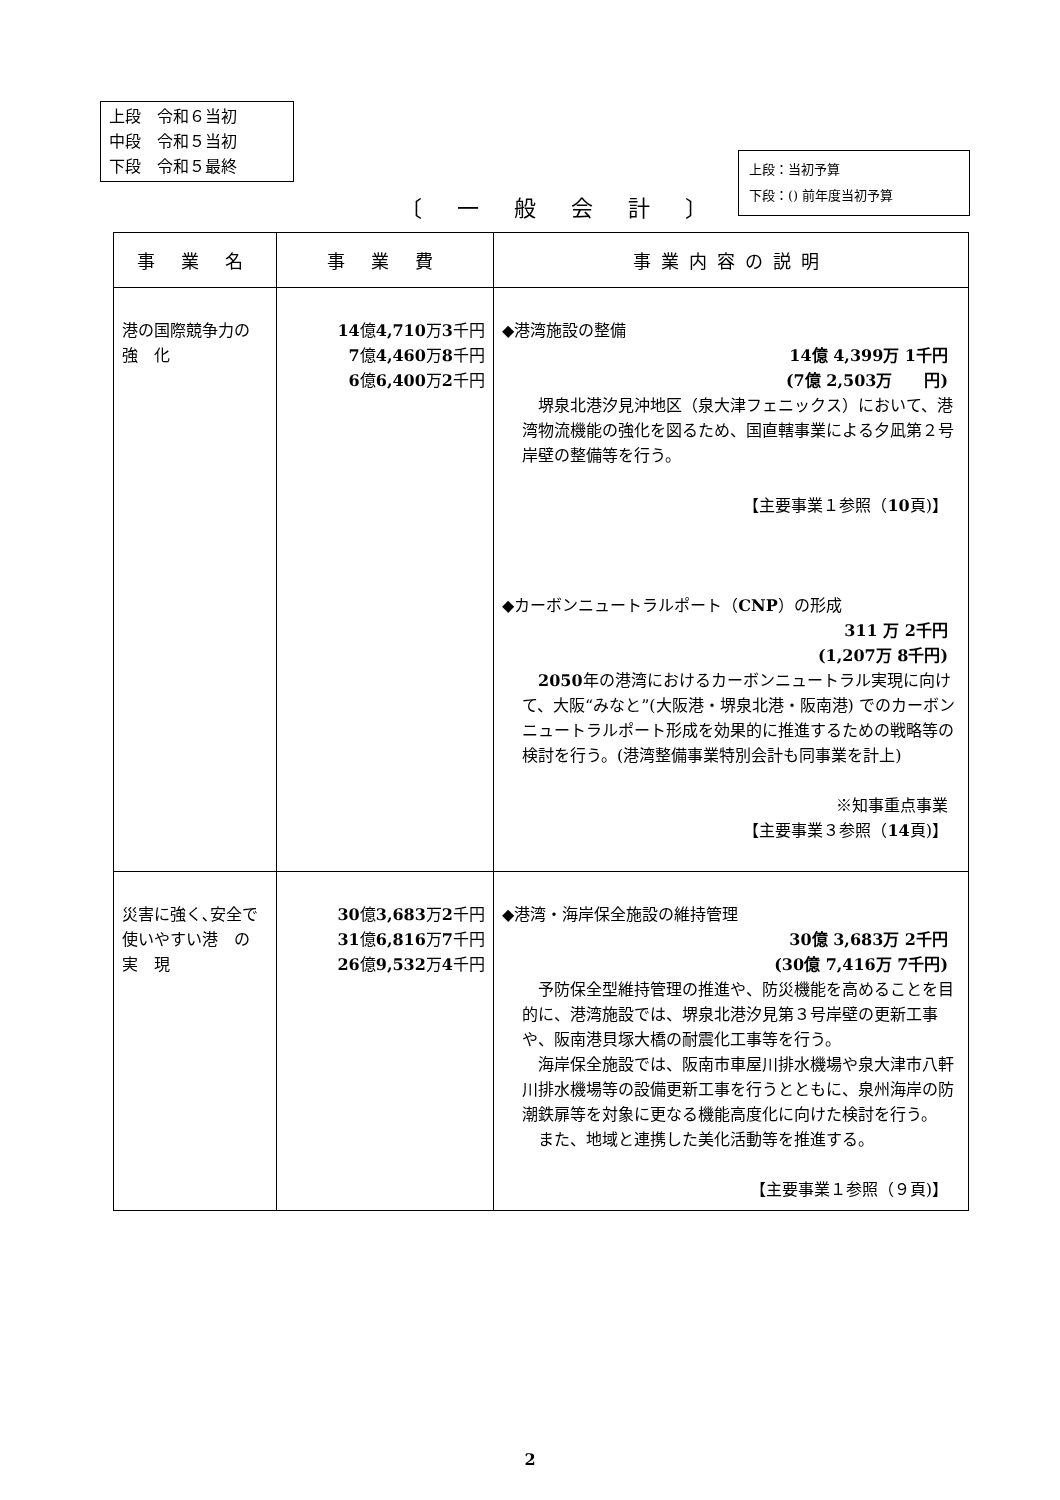上段　令和６当初
中段　令和５当初
下段　令和５最終
上段：当初予算
下段：() 前年度当初予算
〔 一 般 会 計 〕
| 事 業 名 | 事 業 費 | 事業内容の説明 |
| --- | --- | --- |
| 港の国際競争力の 強 化 | 14 億 4,710 万 3 千円 7 億 4,460 万 8 千円 6 億 6,400 万 2 千円 | ◆港湾施設の整備 14億 4,399万 1千円 (7億 2,503万 円) 堺泉北港汐見沖地区（泉大津フェニックス）において、港湾物流機能の強化を図るため、国直轄事業による夕凪第２号岸壁の整備等を行う。 【主要事業１参照（ 10 頁)】 ◆カーボンニュートラルポート（ CNP ）の形成 311 万 2千円 (1,207万 8千円) 2050 年の港湾におけるカーボンニュートラル実現に向けて、大阪“みなと”(大阪港・堺泉北港・阪南港) でのカーボンニュートラルポート形成を効果的に推進するための戦略等の検討を行う。(港湾整備事業特別会計も同事業を計上) ※知事重点事業 【主要事業３参照（ 14 頁)】 |
| 災害に強く､安全で使いやすい港 の 実 現 | 30 億 3,683 万 2 千円 31 億 6,816 万 7 千円 26 億 9,532 万 4 千円 | ◆港湾・海岸保全施設の維持管理 30億 3,683万 2千円 (30億 7,416万 7千円) 予防保全型維持管理の推進や、防災機能を高めることを目的に、港湾施設では、堺泉北港汐見第３号岸壁の更新工事や、阪南港貝塚大橋の耐震化工事等を行う。 海岸保全施設では、阪南市車屋川排水機場や泉大津市八軒川排水機場等の設備更新工事を行うとともに、泉州海岸の防潮鉄扉等を対象に更なる機能高度化に向けた検討を行う。 また、地域と連携した美化活動等を推進する。 【主要事業１参照（９頁)】 |
2